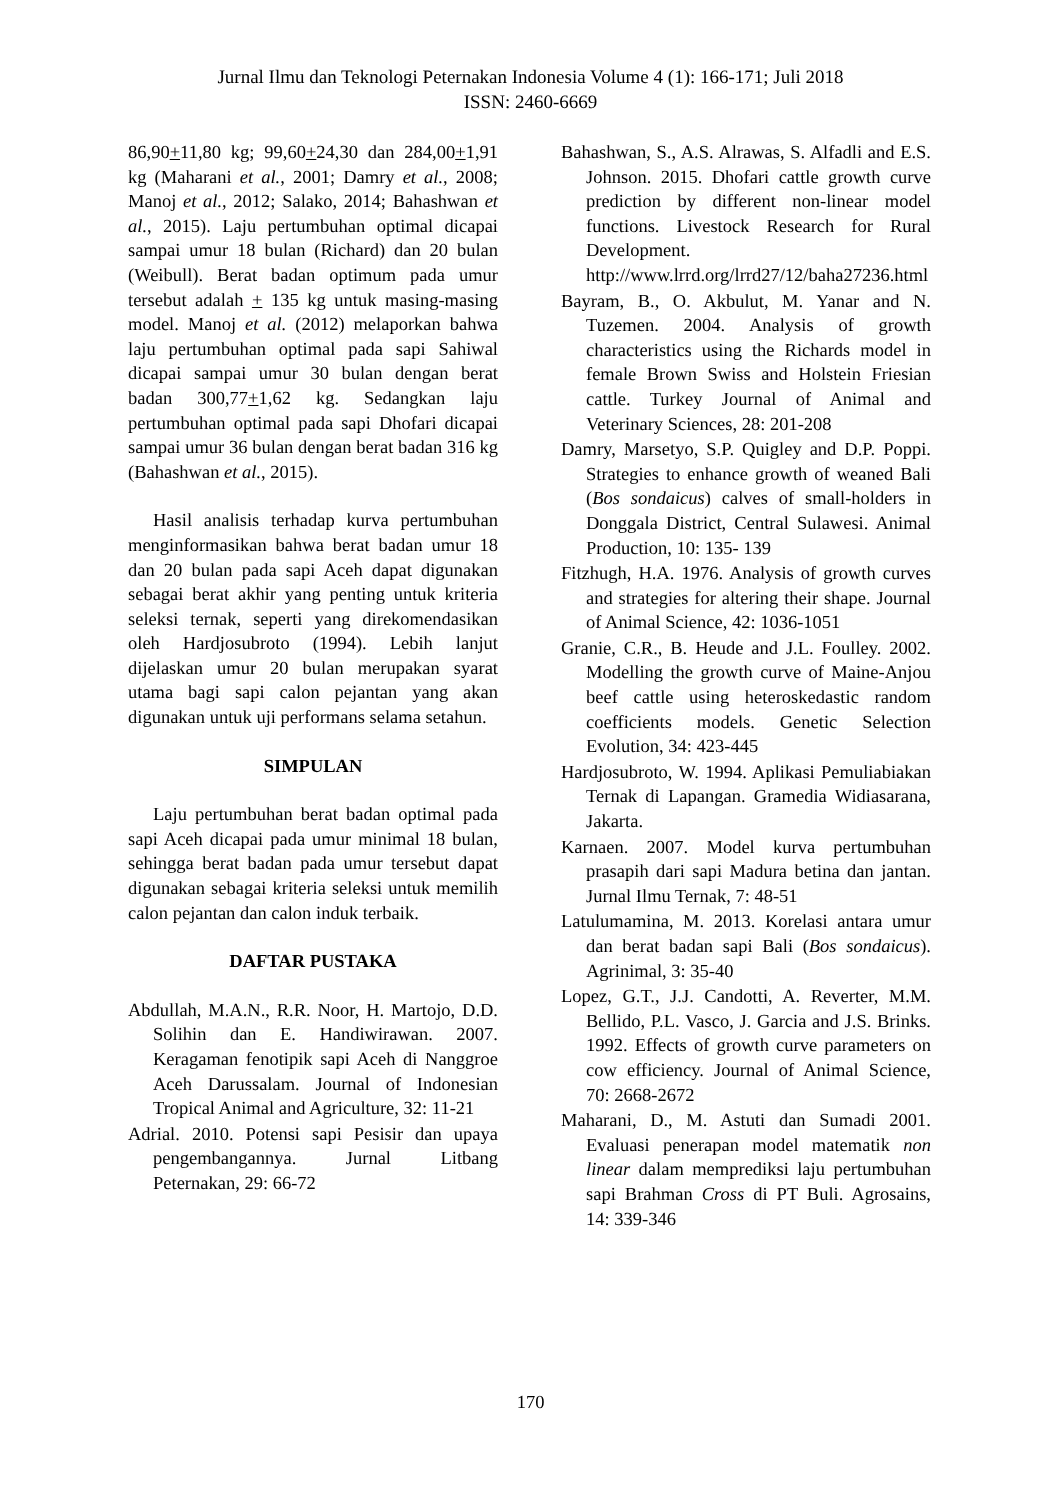Jurnal Ilmu dan Teknologi Peternakan Indonesia Volume 4 (1): 166-171; Juli 2018
ISSN: 2460-6669
86,90+11,80 kg; 99,60+24,30 dan 284,00+1,91 kg (Maharani et al., 2001; Damry et al., 2008; Manoj et al., 2012; Salako, 2014; Bahashwan et al., 2015). Laju pertumbuhan optimal dicapai sampai umur 18 bulan (Richard) dan 20 bulan (Weibull). Berat badan optimum pada umur tersebut adalah + 135 kg untuk masing-masing model. Manoj et al. (2012) melaporkan bahwa laju pertumbuhan optimal pada sapi Sahiwal dicapai sampai umur 30 bulan dengan berat badan 300,77+1,62 kg. Sedangkan laju pertumbuhan optimal pada sapi Dhofari dicapai sampai umur 36 bulan dengan berat badan 316 kg (Bahashwan et al., 2015).
Hasil analisis terhadap kurva pertumbuhan menginformasikan bahwa berat badan umur 18 dan 20 bulan pada sapi Aceh dapat digunakan sebagai berat akhir yang penting untuk kriteria seleksi ternak, seperti yang direkomendasikan oleh Hardjosubroto (1994). Lebih lanjut dijelaskan umur 20 bulan merupakan syarat utama bagi sapi calon pejantan yang akan digunakan untuk uji performans selama setahun.
SIMPULAN
Laju pertumbuhan berat badan optimal pada sapi Aceh dicapai pada umur minimal 18 bulan, sehingga berat badan pada umur tersebut dapat digunakan sebagai kriteria seleksi untuk memilih calon pejantan dan calon induk terbaik.
DAFTAR PUSTAKA
Abdullah, M.A.N., R.R. Noor, H. Martojo, D.D. Solihin dan E. Handiwirawan. 2007. Keragaman fenotipik sapi Aceh di Nanggroe Aceh Darussalam. Journal of Indonesian Tropical Animal and Agriculture, 32: 11-21
Adrial. 2010. Potensi sapi Pesisir dan upaya pengembangannya. Jurnal Litbang Peternakan, 29: 66-72
Bahashwan, S., A.S. Alrawas, S. Alfadli and E.S. Johnson. 2015. Dhofari cattle growth curve prediction by different non-linear model functions. Livestock Research for Rural Development. http://www.lrrd.org/lrrd27/12/baha27236.html
Bayram, B., O. Akbulut, M. Yanar and N. Tuzemen. 2004. Analysis of growth characteristics using the Richards model in female Brown Swiss and Holstein Friesian cattle. Turkey Journal of Animal and Veterinary Sciences, 28: 201-208
Damry, Marsetyo, S.P. Quigley and D.P. Poppi. Strategies to enhance growth of weaned Bali (Bos sondaicus) calves of small-holders in Donggala District, Central Sulawesi. Animal Production, 10: 135- 139
Fitzhugh, H.A. 1976. Analysis of growth curves and strategies for altering their shape. Journal of Animal Science, 42: 1036-1051
Granie, C.R., B. Heude and J.L. Foulley. 2002. Modelling the growth curve of Maine-Anjou beef cattle using heteroskedastic random coefficients models. Genetic Selection Evolution, 34: 423-445
Hardjosubroto, W. 1994. Aplikasi Pemuliabiakan Ternak di Lapangan. Gramedia Widiasarana, Jakarta.
Karnaen. 2007. Model kurva pertumbuhan prasapih dari sapi Madura betina dan jantan. Jurnal Ilmu Ternak, 7: 48-51
Latulumamina, M. 2013. Korelasi antara umur dan berat badan sapi Bali (Bos sondaicus). Agrinimal, 3: 35-40
Lopez, G.T., J.J. Candotti, A. Reverter, M.M. Bellido, P.L. Vasco, J. Garcia and J.S. Brinks. 1992. Effects of growth curve parameters on cow efficiency. Journal of Animal Science, 70: 2668-2672
Maharani, D., M. Astuti dan Sumadi 2001. Evaluasi penerapan model matematik non linear dalam memprediksi laju pertumbuhan sapi Brahman Cross di PT Buli. Agrosains, 14: 339-346
170